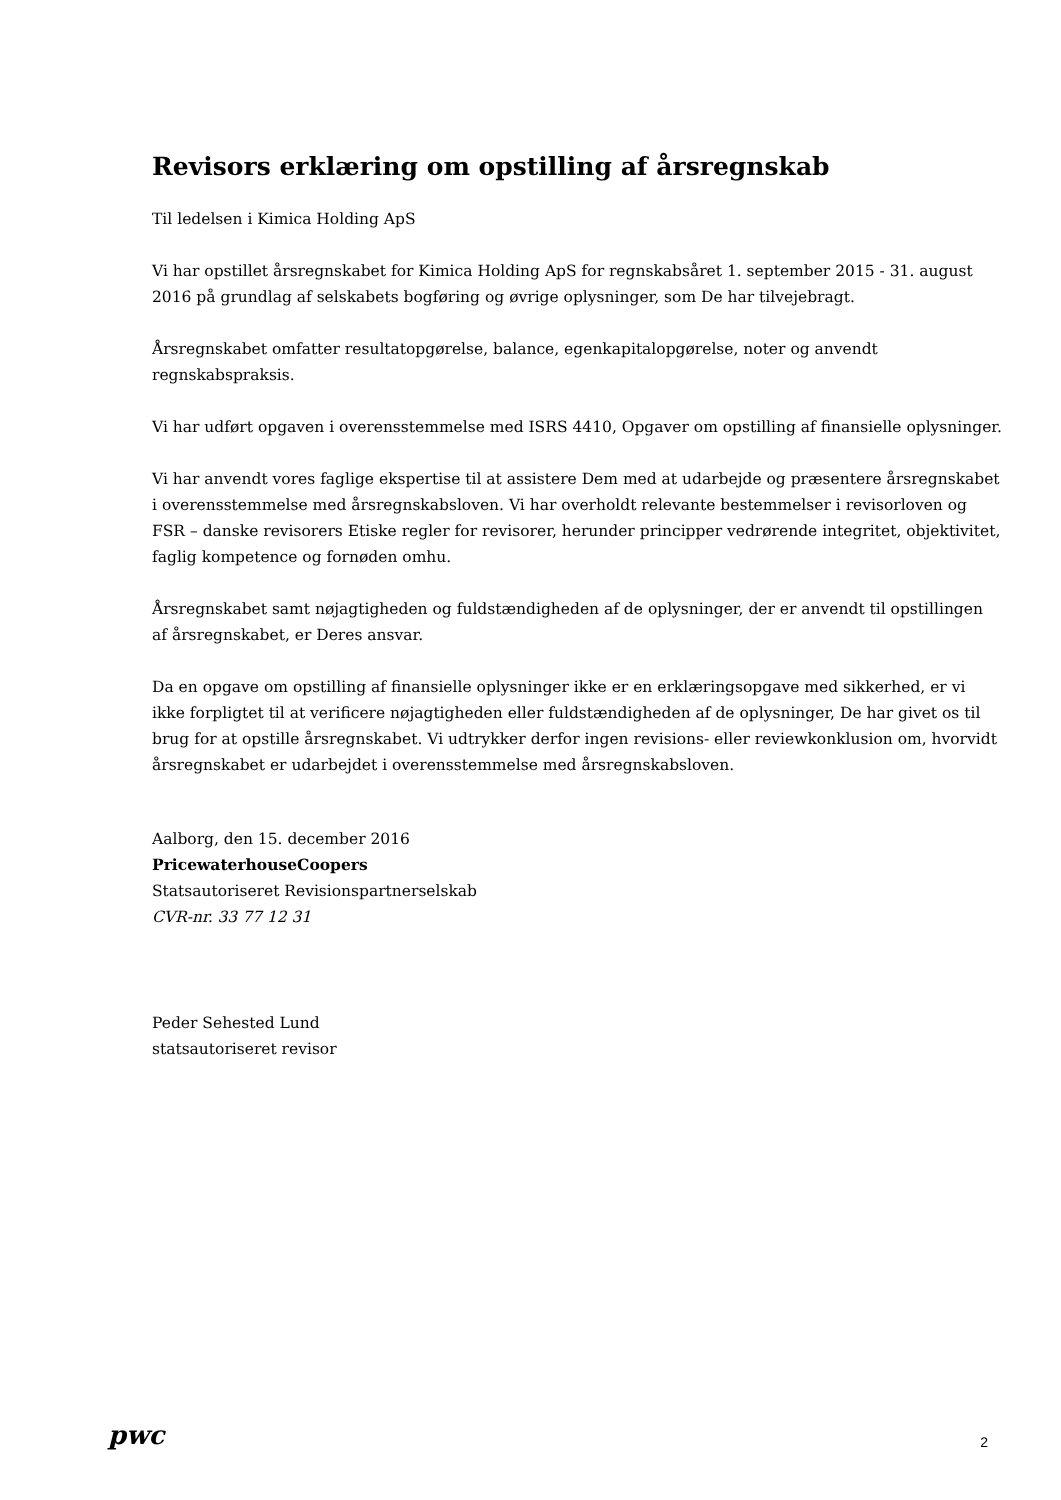Revisors erklæring om opstilling af årsregnskab
Til ledelsen i Kimica Holding ApS
Vi har opstillet årsregnskabet for Kimica Holding ApS for regnskabsåret 1. september 2015 - 31. august 2016 på grundlag af selskabets bogføring og øvrige oplysninger, som De har tilvejebragt.
Årsregnskabet omfatter resultatopgørelse, balance, egenkapitalopgørelse, noter og anvendt regnskabspraksis.
Vi har udført opgaven i overensstemmelse med ISRS 4410, Opgaver om opstilling af finansielle oplysninger.
Vi har anvendt vores faglige ekspertise til at assistere Dem med at udarbejde og præsentere årsregnskabet i overensstemmelse med årsregnskabsloven. Vi har overholdt relevante bestemmelser i revisorloven og FSR – danske revisorers Etiske regler for revisorer, herunder principper vedrørende integritet, objektivitet, faglig kompetence og fornøden omhu.
Årsregnskabet samt nøjagtigheden og fuldstændigheden af de oplysninger, der er anvendt til opstillingen af årsregnskabet, er Deres ansvar.
Da en opgave om opstilling af finansielle oplysninger ikke er en erklæringsopgave med sikkerhed, er vi ikke forpligtet til at verificere nøjagtigheden eller fuldstændigheden af de oplysninger, De har givet os til brug for at opstille årsregnskabet. Vi udtrykker derfor ingen revisions- eller reviewkonklusion om, hvorvidt årsregnskabet er udarbejdet i overensstemmelse med årsregnskabsloven.
Aalborg, den 15. december 2016
PricewaterhouseCoopers
Statsautoriseret Revisionspartnerselskab
CVR-nr. 33 77 12 31
Peder Sehested Lund
statsautoriseret revisor
pwc 2